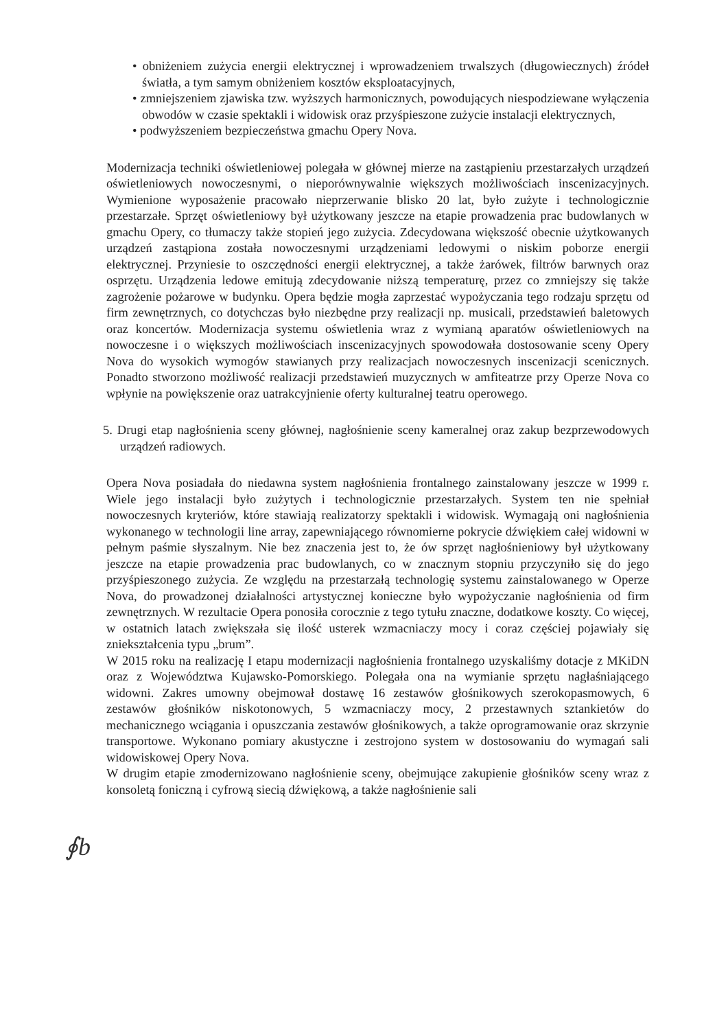• obniżeniem zużycia energii elektrycznej i wprowadzeniem trwalszych (długowiecznych) źródeł światła, a tym samym obniżeniem kosztów eksploatacyjnych,
• zmniejszeniem zjawiska tzw. wyższych harmonicznych, powodujących niespodziewane wyłączenia obwodów w czasie spektakli i widowisk oraz przyśpieszone zużycie instalacji elektrycznych,
• podwyższeniem bezpieczeństwa gmachu Opery Nova.
Modernizacja techniki oświetleniowej polegała w głównej mierze na zastąpieniu przestarzałych urządzeń oświetleniowych nowoczesnymi, o nieporównywalnie większych możliwościach inscenizacyjnych. Wymienione wyposażenie pracowało nieprzerwanie blisko 20 lat, było zużyte i technologicznie przestarzałe. Sprzęt oświetleniowy był użytkowany jeszcze na etapie prowadzenia prac budowlanych w gmachu Opery, co tłumaczy także stopień jego zużycia. Zdecydowana większość obecnie użytkowanych urządzeń zastąpiona została nowoczesnymi urządzeniami ledowymi o niskim poborze energii elektrycznej. Przyniesie to oszczędności energii elektrycznej, a także żarówek, filtrów barwnych oraz osprzętu. Urządzenia ledowe emitują zdecydowanie niższą temperaturę, przez co zmniejszy się także zagrożenie pożarowe w budynku. Opera będzie mogła zaprzestać wypożyczania tego rodzaju sprzętu od firm zewnętrznych, co dotychczas było niezbędne przy realizacji np. musicali, przedstawień baletowych oraz koncertów. Modernizacja systemu oświetlenia wraz z wymianą aparatów oświetleniowych na nowoczesne i o większych możliwościach inscenizacyjnych spowodowała dostosowanie sceny Opery Nova do wysokich wymogów stawianych przy realizacjach nowoczesnych inscenizacji scenicznych. Ponadto stworzono możliwość realizacji przedstawień muzycznych w amfiteatrze przy Operze Nova co wpłynie na powiększenie oraz uatrakcyjnienie oferty kulturalnej teatru operowego.
5. Drugi etap nagłośnienia sceny głównej, nagłośnienie sceny kameralnej oraz zakup bezprzewodowych urządzeń radiowych.
Opera Nova posiadała do niedawna system nagłośnienia frontalnego zainstalowany jeszcze w 1999 r. Wiele jego instalacji było zużytych i technologicznie przestarzałych. System ten nie spełniał nowoczesnych kryteriów, które stawiają realizatorzy spektakli i widowisk. Wymagają oni nagłośnienia wykonanego w technologii line array, zapewniającego równomierne pokrycie dźwiękiem całej widowni w pełnym paśmie słyszalnym. Nie bez znaczenia jest to, że ów sprzęt nagłośnieniowy był użytkowany jeszcze na etapie prowadzenia prac budowlanych, co w znacznym stopniu przyczyniło się do jego przyśpieszonego zużycia. Ze względu na przestarzałą technologię systemu zainstalowanego w Operze Nova, do prowadzonej działalności artystycznej konieczne było wypożyczanie nagłośnienia od firm zewnętrznych. W rezultacie Opera ponosiła corocznie z tego tytułu znaczne, dodatkowe koszty. Co więcej, w ostatnich latach zwiększała się ilość usterek wzmacniaczy mocy i coraz częściej pojawiały się zniekształcenia typu „brum”.
W 2015 roku na realizację I etapu modernizacji nagłośnienia frontalnego uzyskaliśmy dotacje z MKiDN oraz z Województwa Kujawsko-Pomorskiego. Polegała ona na wymianie sprzętu nagłaśniającego widowni. Zakres umowny obejmował dostawę 16 zestawów głośnikowych szerokopasmowych, 6 zestawów głośników niskotonowych, 5 wzmacniaczy mocy, 2 przestawnych sztankietów do mechanicznego wciągania i opuszczania zestawów głośnikowych, a także oprogramowanie oraz skrzynie transportowe. Wykonano pomiary akustyczne i zestrojono system w dostosowaniu do wymagań sali widowiskowej Opery Nova.
W drugim etapie zmodernizowano nagłośnienie sceny, obejmujące zakupienie głośników sceny wraz z konsoletą foniczną i cyfrową siecią dźwiękową, a także nagłośnienie sali
∮b